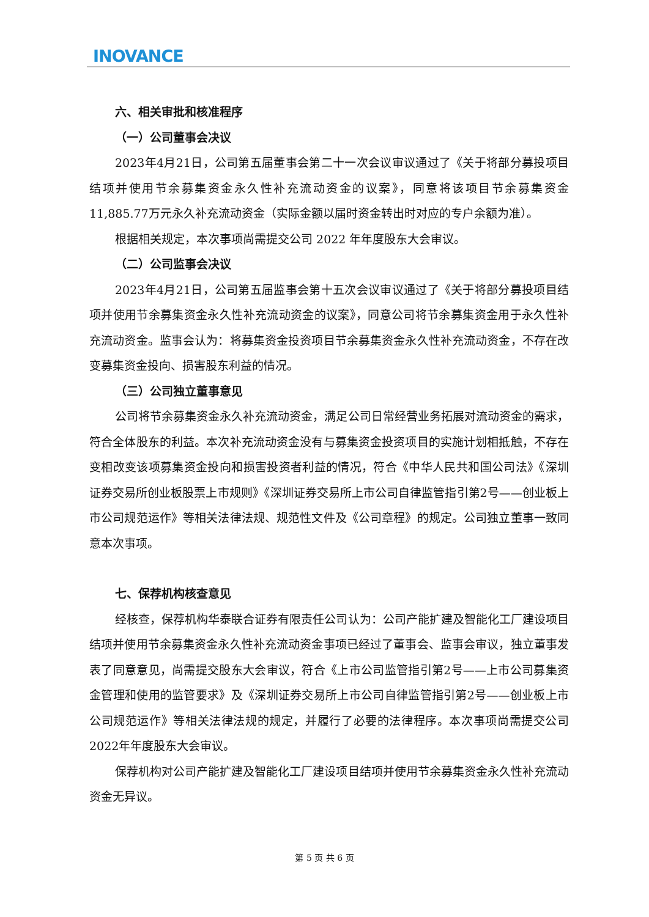INOVANCE
六、相关审批和核准程序
（一）公司董事会决议
2023年4月21日，公司第五届董事会第二十一次会议审议通过了《关于将部分募投项目结项并使用节余募集资金永久性补充流动资金的议案》，同意将该项目节余募集资金11,885.77万元永久补充流动资金（实际金额以届时资金转出时对应的专户余额为准）。
根据相关规定，本次事项尚需提交公司 2022 年年度股东大会审议。
（二）公司监事会决议
2023年4月21日，公司第五届监事会第十五次会议审议通过了《关于将部分募投项目结项并使用节余募集资金永久性补充流动资金的议案》，同意公司将节余募集资金用于永久性补充流动资金。监事会认为：将募集资金投资项目节余募集资金永久性补充流动资金，不存在改变募集资金投向、损害股东利益的情况。
（三）公司独立董事意见
公司将节余募集资金永久补充流动资金，满足公司日常经营业务拓展对流动资金的需求，符合全体股东的利益。本次补充流动资金没有与募集资金投资项目的实施计划相抵触，不存在变相改变该项募集资金投向和损害投资者利益的情况，符合《中华人民共和国公司法》《深圳证券交易所创业板股票上市规则》《深圳证券交易所上市公司自律监管指引第2号——创业板上市公司规范运作》等相关法律法规、规范性文件及《公司章程》的规定。公司独立董事一致同意本次事项。
七、保荐机构核查意见
经核查，保荐机构华泰联合证券有限责任公司认为：公司产能扩建及智能化工厂建设项目结项并使用节余募集资金永久性补充流动资金事项已经过了董事会、监事会审议，独立董事发表了同意意见，尚需提交股东大会审议，符合《上市公司监管指引第2号——上市公司募集资金管理和使用的监管要求》及《深圳证券交易所上市公司自律监管指引第2号——创业板上市公司规范运作》等相关法律法规的规定，并履行了必要的法律程序。本次事项尚需提交公司2022年年度股东大会审议。
保荐机构对公司产能扩建及智能化工厂建设项目结项并使用节余募集资金永久性补充流动资金无异议。
第 5 页 共 6 页